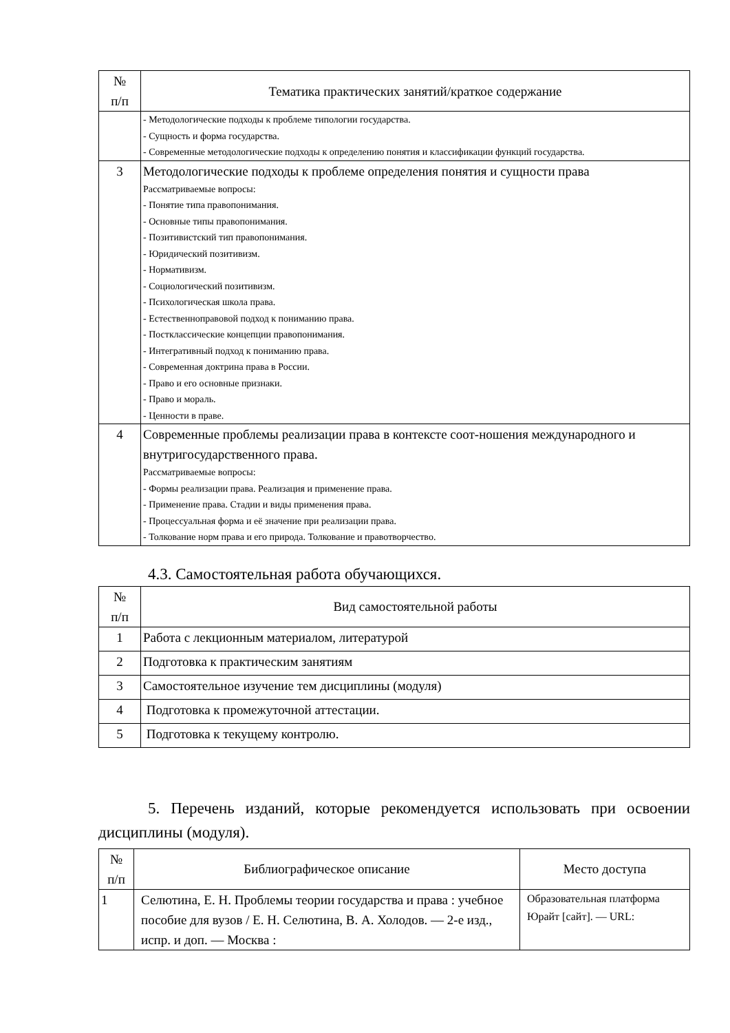| № п/п | Тематика практических занятий/краткое содержание |
| --- | --- |
| | - Методологические подходы к проблеме типологии государства. - Сущность и форма государства. - Современные методологические подходы к определению понятия и классификации функций государства. |
| 3 | Методологические подходы к проблеме определения понятия и сущности права Рассматриваемые вопросы: - Понятие типа правопонимания. - Основные типы правопонимания. - Позитивистский тип правопонимания. - Юридический позитивизм. - Нормативизм. - Социологический позитивизм. - Психологическая школа права. - Естественноправовой подход к пониманию права. - Постклассические концепции правопонимания. - Интегративный подход к пониманию права. - Современная доктрина права в России. - Право и его основные признаки. - Право и мораль. - Ценности в праве. |
| 4 | Современные проблемы реализации права в контексте соот-ношения международного и внутригосударственного права. Рассматриваемые вопросы: - Формы реализации права. Реализация и применение права. - Применение права. Стадии и виды применения права. - Процессуальная форма и её значение при реализации права. - Толкование норм права и его природа. Толкование и правотворчество. |
4.3. Самостоятельная работа обучающихся.
| № п/п | Вид самостоятельной работы |
| --- | --- |
| 1 | Работа с лекционным материалом, литературой |
| 2 | Подготовка к практическим занятиям |
| 3 | Самостоятельное изучение тем дисциплины (модуля) |
| 4 | Подготовка к промежуточной аттестации. |
| 5 | Подготовка к текущему контролю. |
5. Перечень изданий, которые рекомендуется использовать при освоении дисциплины (модуля).
| № п/п | Библиографическое описание | Место доступа |
| --- | --- | --- |
| 1 | Селютина, Е. Н. Проблемы теории государства и права : учебное пособие для вузов / Е. Н. Селютина, В. А. Холодов. — 2-е изд., испр. и доп. — Москва : | Образовательная платформа Юрайт [сайт]. — URL: |